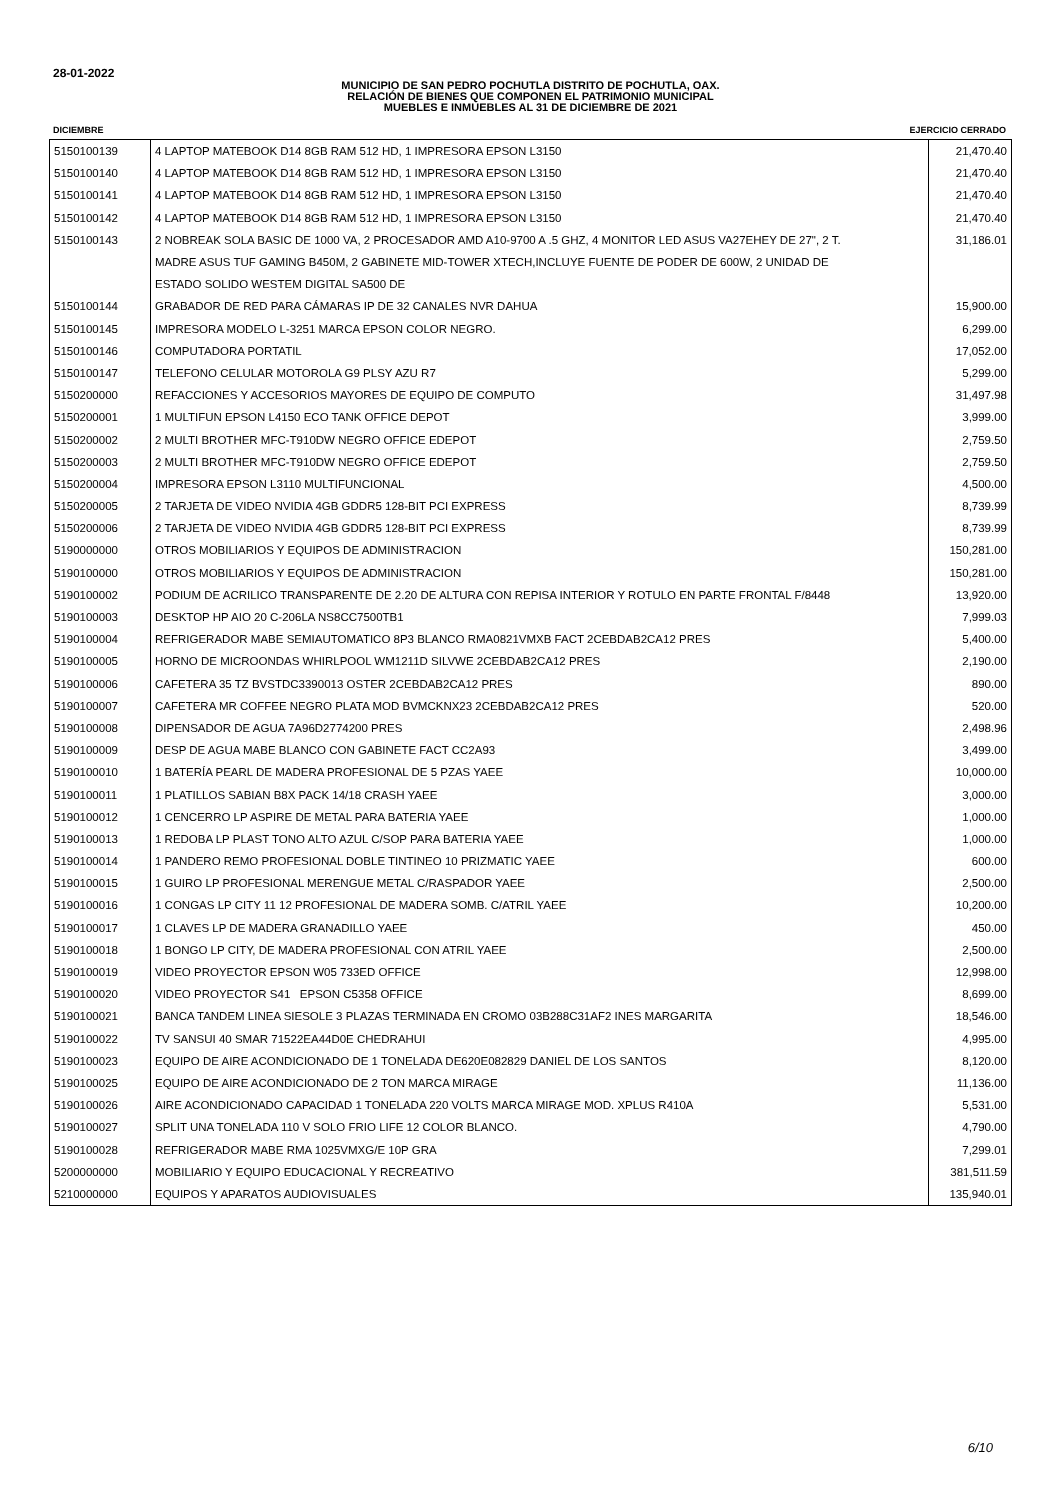28-01-2022
MUNICIPIO DE SAN PEDRO POCHUTLA DISTRITO DE POCHUTLA, OAX.
RELACIÓN DE BIENES QUE COMPONEN EL PATRIMONIO MUNICIPAL
MUEBLES E INMUEBLES AL 31 DE DICIEMBRE DE 2021
DICIEMBRE EJERCICIO CERRADO
| 5150100139 | 4 LAPTOP MATEBOOK D14 8GB RAM 512 HD, 1 IMPRESORA EPSON L3150 | 21,470.40 |
| 5150100140 | 4 LAPTOP MATEBOOK D14 8GB RAM 512 HD, 1 IMPRESORA EPSON L3150 | 21,470.40 |
| 5150100141 | 4 LAPTOP MATEBOOK D14 8GB RAM 512 HD, 1 IMPRESORA EPSON L3150 | 21,470.40 |
| 5150100142 | 4 LAPTOP MATEBOOK D14 8GB RAM 512 HD, 1 IMPRESORA EPSON L3150 | 21,470.40 |
| 5150100143 | 2 NOBREAK SOLA BASIC DE 1000 VA, 2 PROCESADOR AMD A10-9700 A .5 GHZ, 4 MONITOR LED ASUS VA27EHEY DE 27", 2 T. | 31,186.01 |
| | MADRE ASUS TUF GAMING B450M, 2 GABINETE MID-TOWER XTECH,INCLUYE FUENTE DE PODER DE 600W, 2 UNIDAD DE | |
| | ESTADO SOLIDO WESTEM DIGITAL SA500 DE | |
| 5150100144 | GRABADOR DE RED PARA CÁMARAS IP DE 32 CANALES NVR DAHUA | 15,900.00 |
| 5150100145 | IMPRESORA MODELO L-3251 MARCA EPSON COLOR NEGRO. | 6,299.00 |
| 5150100146 | COMPUTADORA PORTATIL | 17,052.00 |
| 5150100147 | TELEFONO CELULAR MOTOROLA G9 PLSY AZU R7 | 5,299.00 |
| 5150200000 | REFACCIONES Y ACCESORIOS MAYORES DE EQUIPO DE COMPUTO | 31,497.98 |
| 5150200001 | 1 MULTIFUN EPSON L4150 ECO TANK OFFICE DEPOT | 3,999.00 |
| 5150200002 | 2 MULTI BROTHER MFC-T910DW NEGRO OFFICE EDEPOT | 2,759.50 |
| 5150200003 | 2 MULTI BROTHER MFC-T910DW NEGRO OFFICE EDEPOT | 2,759.50 |
| 5150200004 | IMPRESORA EPSON L3110 MULTIFUNCIONAL | 4,500.00 |
| 5150200005 | 2 TARJETA DE VIDEO NVIDIA 4GB GDDR5 128-BIT PCI EXPRESS | 8,739.99 |
| 5150200006 | 2 TARJETA DE VIDEO NVIDIA 4GB GDDR5 128-BIT PCI EXPRESS | 8,739.99 |
| 5190000000 | OTROS MOBILIARIOS Y EQUIPOS DE ADMINISTRACION | 150,281.00 |
| 5190100000 | OTROS MOBILIARIOS Y EQUIPOS DE ADMINISTRACION | 150,281.00 |
| 5190100002 | PODIUM DE ACRILICO TRANSPARENTE DE 2.20 DE ALTURA CON REPISA INTERIOR Y ROTULO EN PARTE FRONTAL F/8448 | 13,920.00 |
| 5190100003 | DESKTOP HP AIO 20 C-206LA NS8CC7500TB1 | 7,999.03 |
| 5190100004 | REFRIGERADOR MABE SEMIAUTOMATICO 8P3 BLANCO RMA0821VMXB FACT 2CEBDAB2CA12 PRES | 5,400.00 |
| 5190100005 | HORNO DE MICROONDAS WHIRLPOOL WM1211D SILVWE 2CEBDAB2CA12 PRES | 2,190.00 |
| 5190100006 | CAFETERA 35 TZ BVSTDC3390013 OSTER 2CEBDAB2CA12 PRES | 890.00 |
| 5190100007 | CAFETERA MR COFFEE NEGRO PLATA MOD BVMCKNX23 2CEBDAB2CA12 PRES | 520.00 |
| 5190100008 | DIPENSADOR DE AGUA 7A96D2774200 PRES | 2,498.96 |
| 5190100009 | DESP DE AGUA MABE BLANCO CON GABINETE FACT CC2A93 | 3,499.00 |
| 5190100010 | 1 BATERÍA PEARL DE MADERA PROFESIONAL DE 5 PZAS YAEE | 10,000.00 |
| 5190100011 | 1 PLATILLOS SABIAN B8X PACK 14/18 CRASH YAEE | 3,000.00 |
| 5190100012 | 1 CENCERRO LP ASPIRE DE METAL PARA BATERIA YAEE | 1,000.00 |
| 5190100013 | 1 REDOBA LP PLAST TONO ALTO AZUL C/SOP PARA BATERIA YAEE | 1,000.00 |
| 5190100014 | 1 PANDERO REMO PROFESIONAL DOBLE TINTINEO 10 PRIZMATIC YAEE | 600.00 |
| 5190100015 | 1 GUIRO LP PROFESIONAL MERENGUE METAL C/RASPADOR YAEE | 2,500.00 |
| 5190100016 | 1 CONGAS LP CITY 11 12 PROFESIONAL DE MADERA SOMB. C/ATRIL YAEE | 10,200.00 |
| 5190100017 | 1 CLAVES LP DE MADERA GRANADILLO YAEE | 450.00 |
| 5190100018 | 1 BONGO LP CITY, DE MADERA PROFESIONAL CON ATRIL YAEE | 2,500.00 |
| 5190100019 | VIDEO PROYECTOR EPSON W05 733ED OFFICE | 12,998.00 |
| 5190100020 | VIDEO PROYECTOR S41 EPSON C5358 OFFICE | 8,699.00 |
| 5190100021 | BANCA TANDEM LINEA SIESOLE 3 PLAZAS TERMINADA EN CROMO 03B288C31AF2 INES MARGARITA | 18,546.00 |
| 5190100022 | TV SANSUI 40 SMAR 71522EA44D0E CHEDRAHUI | 4,995.00 |
| 5190100023 | EQUIPO DE AIRE ACONDICIONADO DE 1 TONELADA DE620E082829 DANIEL DE LOS SANTOS | 8,120.00 |
| 5190100025 | EQUIPO DE AIRE ACONDICIONADO DE 2 TON MARCA MIRAGE | 11,136.00 |
| 5190100026 | AIRE ACONDICIONADO CAPACIDAD 1 TONELADA 220 VOLTS MARCA MIRAGE MOD. XPLUS R410A | 5,531.00 |
| 5190100027 | SPLIT UNA TONELADA 110 V SOLO FRIO LIFE 12 COLOR BLANCO. | 4,790.00 |
| 5190100028 | REFRIGERADOR MABE RMA 1025VMXG/E 10P GRA | 7,299.01 |
| 5200000000 | MOBILIARIO Y EQUIPO EDUCACIONAL Y RECREATIVO | 381,511.59 |
| 5210000000 | EQUIPOS Y APARATOS AUDIOVISUALES | 135,940.01 |
6/10